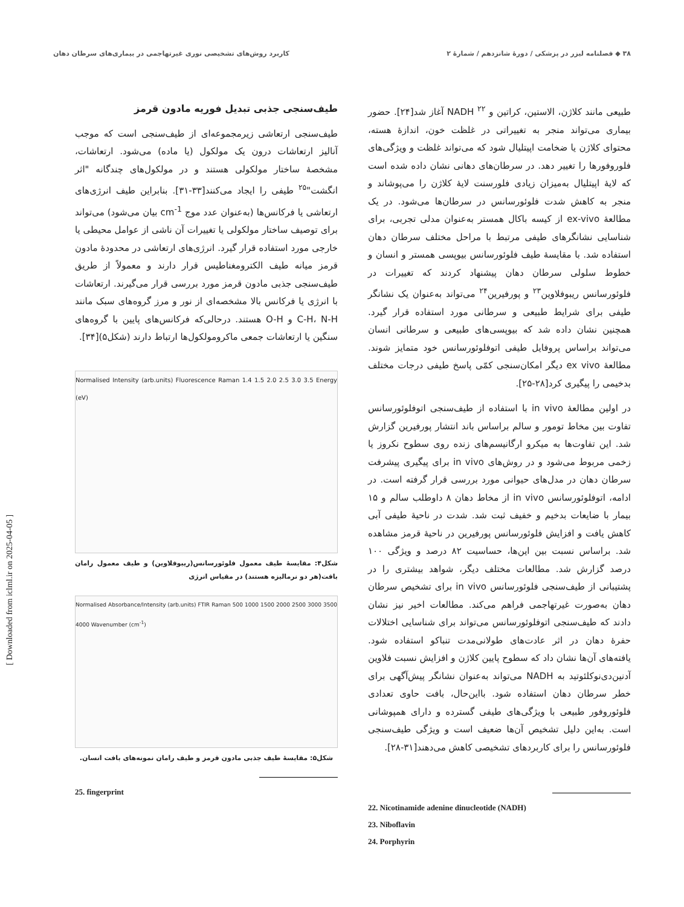۳۸ ◆ فصلنامه لیزر در پزشکی / دورهٔ شانزدهم / شمارهٔ ۲ کاربرد روش‌های تشخیصی نوری غیرتهاجمی در بیماری‌های سرطان دهان
طبیعی مانند کلاژن، الاستین، کراتین و NADH <sup>۲۲</sup> آغاز شد[۲۴]. حضور بیماری می‌تواند منجر به تغییراتی در غلظت خون، اندازهٔ هسته، محتوای کلاژن یا ضخامت اپیتلیال شود که می‌تواند غلظت و ویژگی‌های فلوروفورها را تغییر دهد. در سرطان‌های دهانی نشان داده شده است که لایهٔ اپیتلیال به‌میزان زیادی فلورسنت لایهٔ کلاژن را می‌پوشاند و منجر به کاهش شدت فلوئورسانس در سرطان‌ها می‌شود. در یک مطالعهٔ ex-vivo از کیسه باکال همستر به‌عنوان مدلی تجربی، برای شناسایی نشانگرهای طیفی مرتبط با مراحل مختلف سرطان دهان استفاده شد. با مقایسهٔ طیف فلوئورسانس بیوپسی همستر و انسان و خطوط سلولی سرطان دهان پیشنهاد کردند که تغییرات در فلوئورسانس ریبوفلاوین<sup>۲۳</sup> و پورفیرین<sup>۲۴</sup> می‌تواند به‌عنوان یک نشانگر طیفی برای شرایط طبیعی و سرطانی مورد استفاده قرار گیرد. همچنین نشان داده شد که بیوپسی‌های طبیعی و سرطانی انسان می‌تواند براساس پروفایل طیفی اتوفلوئورسانس خود متمایز شوند. مطالعهٔ ex vivo دیگر امکان‌سنجی کمّی پاسخ طیفی درجات مختلف بدخیمی را پیگیری کرد[۲۸-۲۵].
در اولین مطالعهٔ in vivo با استفاده از طیف‌سنجی اتوفلوئورسانس تفاوت بین مخاط تومور و سالم براساس باند انتشار پورفیرین گزارش شد. این تفاوت‌ها به میکرو ارگانیسم‌های زنده روی سطوح نکروز یا زخمی مربوط می‌شود و در روش‌های in vivo برای پیگیری پیشرفت سرطان دهان در مدل‌های حیوانی مورد بررسی قرار گرفته است. در ادامه، اتوفلوئورسانس in vivo از مخاط دهان ۸ داوطلب سالم و ۱۵ بیمار با ضایعات بدخیم و خفیف ثبت شد. شدت در ناحیهٔ طیفی آبی کاهش یافت و افزایش فلوئورسانس پورفیرین در ناحیهٔ قرمز مشاهده شد. براساس نسبت بین این‌ها، حساسیت ۸۲ درصد و ویژگی ۱۰۰ درصد گزارش شد. مطالعات مختلف دیگر، شواهد بیشتری را در پشتیبانی از طیف‌سنجی فلوئورسانس in vivo برای تشخیص سرطان دهان به‌صورت غیرتهاجمی فراهم می‌کند. مطالعات اخیر نیز نشان دادند که طیف‌سنجی اتوفلوئورسانس می‌تواند برای شناسایی اختلالات حفرهٔ دهان در اثر عادت‌های طولانی‌مدت تنباکو استفاده شود. یافته‌های آن‌ها نشان داد که سطوح پایین کلاژن و افزایش نسبت فلاوین آدنین‌دی‌نوکلئوتید به NADH می‌تواند به‌عنوان نشانگر پیش‌آگهی برای خطر سرطان دهان استفاده شود. بااین‌حال، بافت حاوی تعدادی فلوئوروفور طبیعی با ویژگی‌های طیفی گسترده و دارای همپوشانی است. به‌این دلیل تشخیص آن‌ها ضعیف است و ویژگی طیف‌سنجی فلوئورسانس را برای کاربردهای تشخیصی کاهش می‌دهند[۳۱-۲۸].
22. Nicotinamide adenine dinucleotide (NADH)
23. Niboflavin
24. Porphyrin
طیف‌سنجی جذبی تبدیل فوریه مادون قرمز
طیف‌سنجی ارتعاشی زیرمجموعه‌ای از طیف‌سنجی است که موجب آنالیز ارتعاشات درون یک مولکول (یا ماده) می‌شود. ارتعاشات، مشخصهٔ ساختار مولکولی هستند و در مولکول‌های چندگانه "اثر انگشت"<sup>۲۵</sup> طیفی را ایجاد می‌کنند[۳۳-۳۱]. بنابراین طیف انرژی‌های ارتعاشی یا فرکانس‌ها (به‌عنوان عدد موج cm<sup>-1</sup> بیان می‌شود) می‌تواند برای توصیف ساختار مولکولی یا تغییرات آن ناشی از عوامل محیطی یا خارجی مورد استفاده قرار گیرد. انرژی‌های ارتعاشی در محدودهٔ مادون قرمز میانه طیف الکترومغناطیس قرار دارند و معمولاً از طریق طیف‌سنجی جذبی مادون قرمز مورد بررسی قرار می‌گیرند. ارتعاشات با انرژی یا فرکانس بالا مشخصه‌ای از نور و مرز گروه‌های سبک مانند C-H، N-H و O-H هستند. درحالی‌که فرکانس‌های پایین با گروه‌های سنگین یا ارتعاشات جمعی ماکرومولکول‌ها ارتباط دارند (شکل۵)[۳۴].
Normalised Intensity (arb.units) Fluorescence Raman 1.4 1.5 2.0 2.5 3.0 3.5 Energy (eV)
شکل۴: مقایسهٔ طیف معمول فلوئورسانس(ریبوفلاوین) و طیف معمول رامان بافت(هر دو نرمالیزه هستند) در مقیاس انرژی
Normalised Absorbance/Intensity (arb.units) FTIR Raman 500 1000 1500 2000 2500 3000 3500 4000 Wavenumber (cm<sup>-1</sup>)
شکل۵: مقایسهٔ طیف جذبی مادون قرمز و طیف رامان نمونه‌های بافت انسان.
25. fingerprint
[ Downloaded from iclml.ir on 2025-04-05 ]